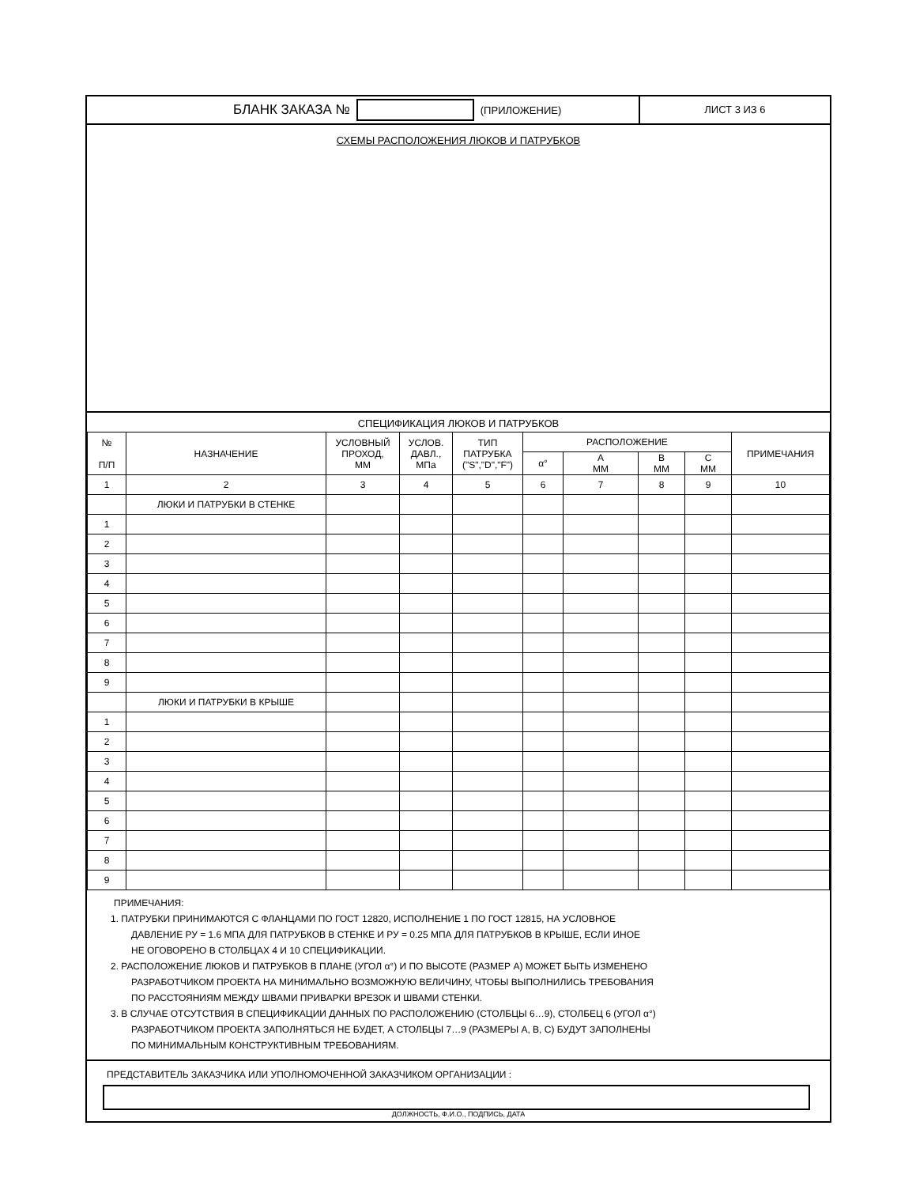БЛАНК ЗАКАЗА №
(ПРИЛОЖЕНИЕ)
ЛИСТ 3 ИЗ 6
СХЕМЫ РАСПОЛОЖЕНИЯ ЛЮКОВ И ПАТРУБКОВ
СПЕЦИФИКАЦИЯ ЛЮКОВ И ПАТРУБКОВ
| № П/П | НАЗНАЧЕНИЕ | УСЛОВНЫЙ ПРОХОД, ММ | УСЛОВ. ДАВЛ., МПа | ТИП ПАТРУБКА ("S","D","F") | РАСПОЛОЖЕНИЕ | | | | ПРИМЕЧАНИЯ |
| --- | --- | --- | --- | --- | --- | --- | --- | --- | --- |
| | | | | | α° | А ММ | В ММ | С ММ | |
| 1 | 2 | 3 | 4 | 5 | 6 | 7 | 8 | 9 | 10 |
| | ЛЮКИ И ПАТРУБКИ В СТЕНКЕ | | | | | | | | |
| 1 | | | | | | | | | |
| 2 | | | | | | | | | |
| 3 | | | | | | | | | |
| 4 | | | | | | | | | |
| 5 | | | | | | | | | |
| 6 | | | | | | | | | |
| 7 | | | | | | | | | |
| 8 | | | | | | | | | |
| 9 | | | | | | | | | |
| | ЛЮКИ И ПАТРУБКИ В КРЫШЕ | | | | | | | | |
| 1 | | | | | | | | | |
| 2 | | | | | | | | | |
| 3 | | | | | | | | | |
| 4 | | | | | | | | | |
| 5 | | | | | | | | | |
| 6 | | | | | | | | | |
| 7 | | | | | | | | | |
| 8 | | | | | | | | | |
| 9 | | | | | | | | | |
ПРИМЕЧАНИЯ:
1. ПАТРУБКИ ПРИНИМАЮТСЯ С ФЛАНЦАМИ ПО ГОСТ 12820, ИСПОЛНЕНИЕ 1 ПО ГОСТ 12815, НА УСЛОВНОЕ
ДАВЛЕНИЕ РУ = 1.6 МПА ДЛЯ ПАТРУБКОВ В СТЕНКЕ И РУ = 0.25 МПА ДЛЯ ПАТРУБКОВ В КРЫШЕ, ЕСЛИ ИНОЕ
НЕ ОГОВОРЕНО В СТОЛБЦАХ 4 И 10 СПЕЦИФИКАЦИИ.
2. РАСПОЛОЖЕНИЕ ЛЮКОВ И ПАТРУБКОВ В ПЛАНЕ (УГОЛ α°) И ПО ВЫСОТЕ (РАЗМЕР А) МОЖЕТ БЫТЬ ИЗМЕНЕНО
РАЗРАБОТЧИКОМ ПРОЕКТА НА МИНИМАЛЬНО ВОЗМОЖНУЮ ВЕЛИЧИНУ, ЧТОБЫ ВЫПОЛНИЛИСЬ ТРЕБОВАНИЯ
ПО РАССТОЯНИЯМ МЕЖДУ ШВАМИ ПРИВАРКИ ВРЕЗОК И ШВАМИ СТЕНКИ.
3. В СЛУЧАЕ ОТСУТСТВИЯ В СПЕЦИФИКАЦИИ ДАННЫХ ПО РАСПОЛОЖЕНИЮ (СТОЛБЦЫ 6…9), СТОЛБЕЦ 6 (УГОЛ α°)
РАЗРАБОТЧИКОМ ПРОЕКТА ЗАПОЛНЯТЬСЯ НЕ БУДЕТ, А СТОЛБЦЫ 7…9 (РАЗМЕРЫ А, В, С) БУДУТ ЗАПОЛНЕНЫ
ПО МИНИМАЛЬНЫМ КОНСТРУКТИВНЫМ ТРЕБОВАНИЯМ.
ПРЕДСТАВИТЕЛЬ ЗАКАЗЧИКА ИЛИ УПОЛНОМОЧЕННОЙ ЗАКАЗЧИКОМ ОРГАНИЗАЦИИ :
ДОЛЖНОСТЬ, Ф.И.О., ПОДПИСЬ, ДАТА